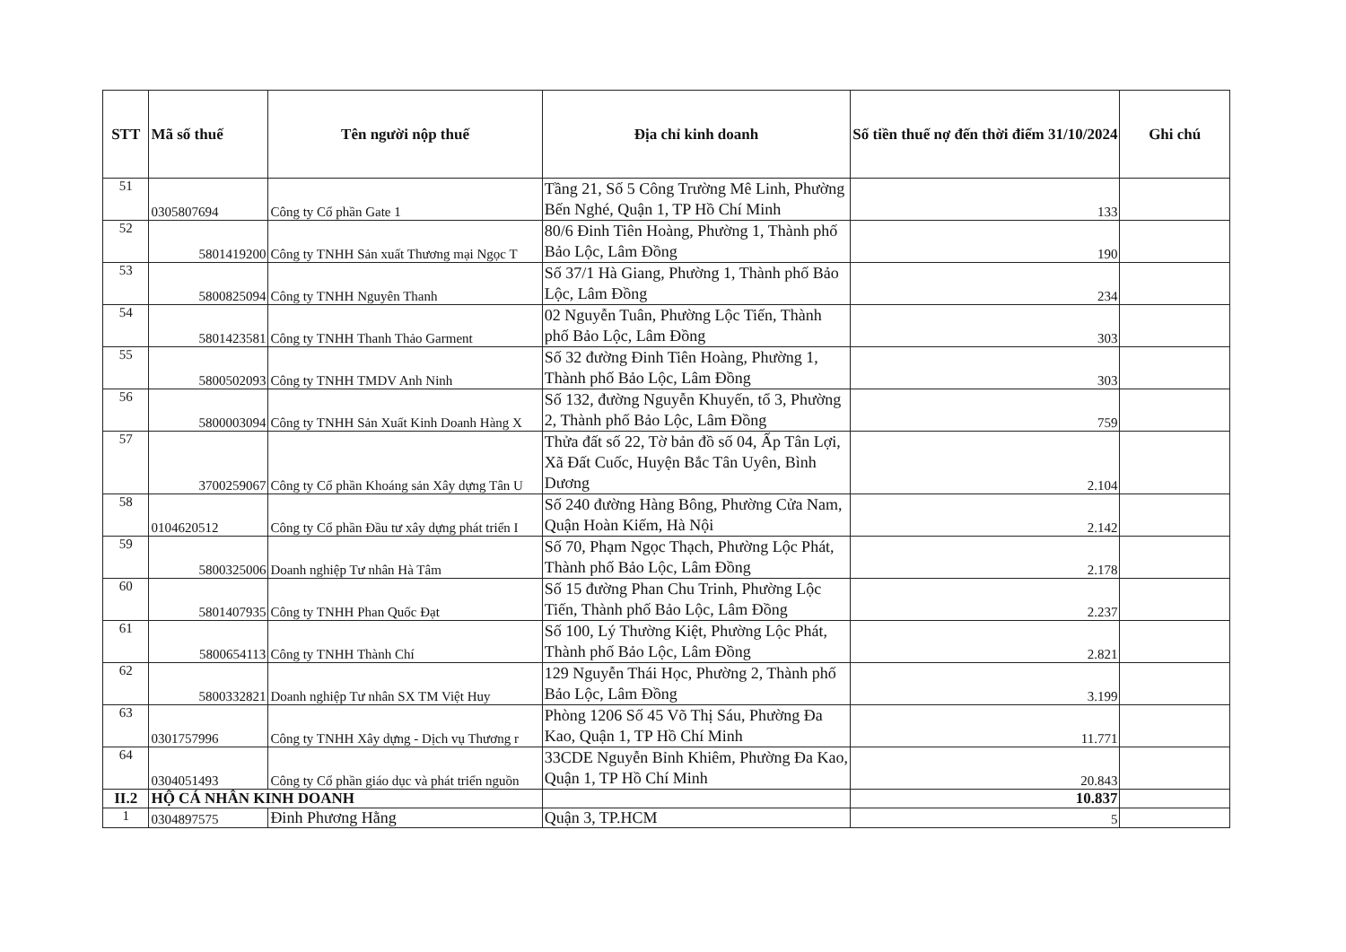| STT | Mã số thuế | Tên người nộp thuế | Địa chỉ kinh doanh | Số tiền thuế nợ đến thời điểm 31/10/2024 | Ghi chú |
| --- | --- | --- | --- | --- | --- |
| 51 | 0305807694 | Công ty Cổ phần Gate 1 | Tầng 21, Số 5 Công Trường Mê Linh, Phường Bến Nghé, Quận 1, TP Hồ Chí Minh | 133 | |
| 52 | 5801419200 | Công ty TNHH Sản xuất Thương mại Ngọc T | 80/6 Đinh Tiên Hoàng, Phường 1, Thành phố Bảo Lộc, Lâm Đồng | 190 | |
| 53 | 5800825094 | Công ty TNHH Nguyên Thanh | Số 37/1 Hà Giang, Phường 1, Thành phố Bảo Lộc, Lâm Đồng | 234 | |
| 54 | 5801423581 | Công ty TNHH Thanh Thảo Garment | 02 Nguyễn Tuân, Phường Lộc Tiến, Thành phố Bảo Lộc, Lâm Đồng | 303 | |
| 55 | 5800502093 | Công ty TNHH TMDV Anh Ninh | Số 32 đường Đinh Tiên Hoàng, Phường 1, Thành phố Bảo Lộc, Lâm Đồng | 303 | |
| 56 | 5800003094 | Công ty TNHH Sản Xuất Kinh Doanh Hàng X | Số 132, đường Nguyễn Khuyến, tổ 3, Phường 2, Thành phố Bảo Lộc, Lâm Đồng | 759 | |
| 57 | 3700259067 | Công ty Cổ phần Khoáng sản Xây dựng Tân U | Thửa đất số 22, Tờ bản đồ số 04, Ấp Tân Lợi, Xã Đất Cuốc, Huyện Bắc Tân Uyên, Bình Dương | 2.104 | |
| 58 | 0104620512 | Công ty Cổ phần Đầu tư xây dựng phát triển I | Số 240 đường Hàng Bông, Phường Cửa Nam, Quận Hoàn Kiếm, Hà Nội | 2.142 | |
| 59 | 5800325006 | Doanh nghiệp Tư nhân Hà Tâm | Số 70, Phạm Ngọc Thạch, Phường Lộc Phát, Thành phố Bảo Lộc, Lâm Đồng | 2.178 | |
| 60 | 5801407935 | Công ty TNHH Phan Quốc Đạt | Số 15 đường Phan Chu Trinh, Phường Lộc Tiến, Thành phố Bảo Lộc, Lâm Đồng | 2.237 | |
| 61 | 5800654113 | Công ty TNHH Thành Chí | Số 100, Lý Thường Kiệt, Phường Lộc Phát, Thành phố Bảo Lộc, Lâm Đồng | 2.821 | |
| 62 | 5800332821 | Doanh nghiệp Tư nhân SX TM Việt Huy | 129 Nguyễn Thái Học, Phường 2, Thành phố Bảo Lộc, Lâm Đồng | 3.199 | |
| 63 | 0301757996 | Công ty TNHH Xây dựng - Dịch vụ Thương r | Phòng 1206 Số 45 Võ Thị Sáu, Phường Đa Kao, Quận 1, TP Hồ Chí Minh | 11.771 | |
| 64 | 0304051493 | Công ty Cổ phần giáo dục và phát triển nguồn | 33CDE Nguyễn Bỉnh Khiêm, Phường Đa Kao, Quận 1, TP Hồ Chí Minh | 20.843 | |
| II.2 | HỘ CÁ NHÂN KINH DOANH | | | 10.837 | |
| 1 | 0304897575 | Đinh Phương Hằng | Quận 3, TP.HCM | 5 | |